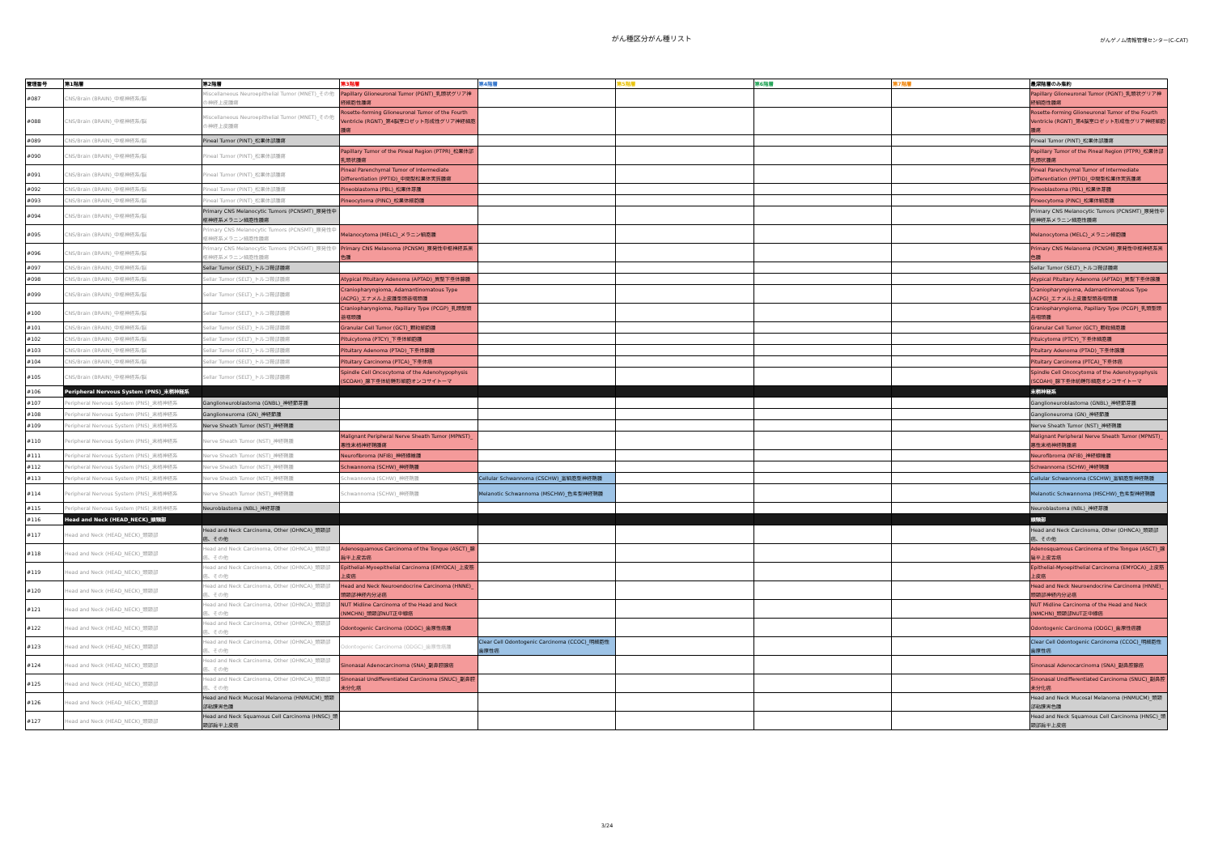がん種区分がん種リスト
がんゲノム情報管理センター(C-CAT)
| 管理番号 | 第1階層 | 第2階層 | 第3階層 | 第4階層 | 第5階層 | 第6階層 | 第7階層 | 最深階層のみ集約 |
| --- | --- | --- | --- | --- | --- | --- | --- | --- |
| #087 | CNS/Brain (BRAIN)_中枢神経系/脳 | Miscellaneous Neuroepithelial Tumor (MNET)_その他の神経上皮腫瘍 | Papillary Glioneuronal Tumor (PGNT)_乳頭状グリア神経細胞性腫瘍 | | | | | Papillary Glioneuronal Tumor (PGNT)_乳頭状グリア神経細胞性腫瘍 |
| #088 | CNS/Brain (BRAIN)_中枢神経系/脳 | Miscellaneous Neuroepithelial Tumor (MNET)_その他の神経上皮腫瘍 | Rosette-forming Glioneuronal Tumor of the Fourth Ventricle (RGNT)_第4脳室ロゼット形成性グリア神経細胞腫瘍 | | | | | Rosette-forming Glioneuronal Tumor of the Fourth Ventricle (RGNT)_第4脳室ロゼット形成性グリア神経細胞腫瘍 |
| #089 | CNS/Brain (BRAIN)_中枢神経系/脳 | Pineal Tumor (PINT)_松果体部腫瘍 | | | | | | Pineal Tumor (PINT)_松果体部腫瘍 |
| #090 | CNS/Brain (BRAIN)_中枢神経系/脳 | Pineal Tumor (PINT)_松果体部腫瘍 | Papillary Tumor of the Pineal Region (PTPR)_松果体部乳頭状腫瘍 | | | | | Papillary Tumor of the Pineal Region (PTPR)_松果体部乳頭状腫瘍 |
| #091 | CNS/Brain (BRAIN)_中枢神経系/脳 | Pineal Tumor (PINT)_松果体部腫瘍 | Pineal Parenchymal Tumor of Intermediate Differentiation (PPTID)_中間型松果体実質腫瘍 | | | | | Pineal Parenchymal Tumor of Intermediate Differentiation (PPTID)_中間型松果体実質腫瘍 |
| #092 | CNS/Brain (BRAIN)_中枢神経系/脳 | Pineal Tumor (PINT)_松果体部腫瘍 | Pineoblastoma (PBL)_松果体芽腫 | | | | | Pineoblastoma (PBL)_松果体芽腫 |
| #093 | CNS/Brain (BRAIN)_中枢神経系/脳 | Pineal Tumor (PINT)_松果体部腫瘍 | Pineocytoma (PINC)_松果体細胞腫 | | | | | Pineocytoma (PINC)_松果体細胞腫 |
| #094 | CNS/Brain (BRAIN)_中枢神経系/脳 | Primary CNS Melanocytic Tumors (PCNSMT)_原発性中枢神経系メラニン細胞性腫瘍 | | | | | | Primary CNS Melanocytic Tumors (PCNSMT)_原発性中枢神経系メラニン細胞性腫瘍 |
| #095 | CNS/Brain (BRAIN)_中枢神経系/脳 | Primary CNS Melanocytic Tumors (PCNSMT)_原発性中枢神経系メラニン細胞性腫瘍 | Melanocytoma (MELC)_メラニン細胞腫 | | | | | Melanocytoma (MELC)_メラニン細胞腫 |
| #096 | CNS/Brain (BRAIN)_中枢神経系/脳 | Primary CNS Melanocytic Tumors (PCNSMT)_原発性中枢神経系メラニン細胞性腫瘍 | Primary CNS Melanoma (PCNSM)_原発性中枢神経系黒色腫 | | | | | Primary CNS Melanoma (PCNSM)_原発性中枢神経系黒色腫 |
| #097 | CNS/Brain (BRAIN)_中枢神経系/脳 | Sellar Tumor (SELT)_トルコ鞍部腫瘍 | | | | | | Sellar Tumor (SELT)_トルコ鞍部腫瘍 |
| #098 | CNS/Brain (BRAIN)_中枢神経系/脳 | Sellar Tumor (SELT)_トルコ鞍部腫瘍 | Atypical Pituitary Adenoma (APTAD)_異型下垂体腺腫 | | | | | Atypical Pituitary Adenoma (APTAD)_異型下垂体腺腫 |
| #099 | CNS/Brain (BRAIN)_中枢神経系/脳 | Sellar Tumor (SELT)_トルコ鞍部腫瘍 | Craniopharyngioma, Adamantinomatous Type (ACPG)_エナメル上皮腫型頭蓋咽頭腫 | | | | | Craniopharyngioma, Adamantinomatous Type (ACPG)_エナメル上皮腫型頭蓋咽頭腫 |
| #100 | CNS/Brain (BRAIN)_中枢神経系/脳 | Sellar Tumor (SELT)_トルコ鞍部腫瘍 | Craniopharyngioma, Papillary Type (PCGP)_乳頭型頭蓋咽頭腫 | | | | | Craniopharyngioma, Papillary Type (PCGP)_乳頭型頭蓋咽頭腫 |
| #101 | CNS/Brain (BRAIN)_中枢神経系/脳 | Sellar Tumor (SELT)_トルコ鞍部腫瘍 | Granular Cell Tumor (GCT)_顆粒細胞腫 | | | | | Granular Cell Tumor (GCT)_顆粒細胞腫 |
| #102 | CNS/Brain (BRAIN)_中枢神経系/脳 | Sellar Tumor (SELT)_トルコ鞍部腫瘍 | Pituicytoma (PTCY)_下垂体細胞腫 | | | | | Pituicytoma (PTCY)_下垂体細胞腫 |
| #103 | CNS/Brain (BRAIN)_中枢神経系/脳 | Sellar Tumor (SELT)_トルコ鞍部腫瘍 | Pituitary Adenoma (PTAD)_下垂体腺腫 | | | | | Pituitary Adenoma (PTAD)_下垂体腺腫 |
| #104 | CNS/Brain (BRAIN)_中枢神経系/脳 | Sellar Tumor (SELT)_トルコ鞍部腫瘍 | Pituitary Carcinoma (PTCA)_下垂体癌 | | | | | Pituitary Carcinoma (PTCA)_下垂体癌 |
| #105 | CNS/Brain (BRAIN)_中枢神経系/脳 | Sellar Tumor (SELT)_トルコ鞍部腫瘍 | Spindle Cell Oncocytoma of the Adenohypophysis (SCOAH)_腺下垂体紡錘形細胞オンコサイトーマ | | | | | Spindle Cell Oncocytoma of the Adenohypophysis (SCOAH)_腺下垂体紡錘形細胞オンコサイトーマ |
| #106 | Peripheral Nervous System (PNS)_末梢神経系 | | | | | | | 末梢神経系 |
| #107 | Peripheral Nervous System (PNS)_末梢神経系 | Ganglioneuroblastoma (GNBL)_神経節芽腫 | | | | | | Ganglioneuroblastoma (GNBL)_神経節芽腫 |
| #108 | Peripheral Nervous System (PNS)_末梢神経系 | Ganglioneuroma (GN)_神経節腫 | | | | | | Ganglioneuroma (GN)_神経節腫 |
| #109 | Peripheral Nervous System (PNS)_末梢神経系 | Nerve Sheath Tumor (NST)_神経鞘腫 | | | | | | Nerve Sheath Tumor (NST)_神経鞘腫 |
| #110 | Peripheral Nervous System (PNS)_末梢神経系 | Nerve Sheath Tumor (NST)_神経鞘腫 | Malignant Peripheral Nerve Sheath Tumor (MPNST)_悪性末梢神経鞘腫瘍 | | | | | Malignant Peripheral Nerve Sheath Tumor (MPNST)_悪性末梢神経鞘腫瘍 |
| #111 | Peripheral Nervous System (PNS)_末梢神経系 | Nerve Sheath Tumor (NST)_神経鞘腫 | Neurofibroma (NFIB)_神経線維腫 | | | | | Neurofibroma (NFIB)_神経線維腫 |
| #112 | Peripheral Nervous System (PNS)_末梢神経系 | Nerve Sheath Tumor (NST)_神経鞘腫 | Schwannoma (SCHW)_神経鞘腫 | | | | | Schwannoma (SCHW)_神経鞘腫 |
| #113 | Peripheral Nervous System (PNS)_末梢神経系 | Nerve Sheath Tumor (NST)_神経鞘腫 | Schwannoma (SCHW)_神経鞘腫 | Cellular Schwannoma (CSCHW)_富細胞型神経鞘腫 | | | | Cellular Schwannoma (CSCHW)_富細胞型神経鞘腫 |
| #114 | Peripheral Nervous System (PNS)_末梢神経系 | Nerve Sheath Tumor (NST)_神経鞘腫 | Schwannoma (SCHW)_神経鞘腫 | Melanotic Schwannoma (MSCHW)_色素型神経鞘腫 | | | | Melanotic Schwannoma (MSCHW)_色素型神経鞘腫 |
| #115 | Peripheral Nervous System (PNS)_末梢神経系 | Neuroblastoma (NBL)_神経芽腫 | | | | | | Neuroblastoma (NBL)_神経芽腫 |
| #116 | Head and Neck (HEAD_NECK)_頭頸部 | | | | | | | 頭頸部 |
| #117 | Head and Neck (HEAD_NECK)_頭頸部 | Head and Neck Carcinoma, Other (OHNCA)_頭頸部癌、その他 | | | | | | Head and Neck Carcinoma, Other (OHNCA)_頭頸部癌、その他 |
| #118 | Head and Neck (HEAD_NECK)_頭頸部 | Head and Neck Carcinoma, Other (OHNCA)_頭頸部癌、その他 | Adenosquamous Carcinoma of the Tongue (ASCT)_腺扁平上皮舌癌 | | | | | Adenosquamous Carcinoma of the Tongue (ASCT)_腺扁平上皮舌癌 |
| #119 | Head and Neck (HEAD_NECK)_頭頸部 | Head and Neck Carcinoma, Other (OHNCA)_頭頸部癌、その他 | Epithelial-Myoepithelial Carcinoma (EMYOCA)_上皮筋上皮癌 | | | | | Epithelial-Myoepithelial Carcinoma (EMYOCA)_上皮筋上皮癌 |
| #120 | Head and Neck (HEAD_NECK)_頭頸部 | Head and Neck Carcinoma, Other (OHNCA)_頭頸部癌、その他 | Head and Neck Neuroendocrine Carcinoma (HNNE)_頭頸部神経内分泌癌 | | | | | Head and Neck Neuroendocrine Carcinoma (HNNE)_頭頸部神経内分泌癌 |
| #121 | Head and Neck (HEAD_NECK)_頭頸部 | Head and Neck Carcinoma, Other (OHNCA)_頭頸部癌、その他 | NUT Midline Carcinoma of the Head and Neck (NMCHN)_頭頸部NUT正中線癌 | | | | | NUT Midline Carcinoma of the Head and Neck (NMCHN)_頭頸部NUT正中線癌 |
| #122 | Head and Neck (HEAD_NECK)_頭頸部 | Head and Neck Carcinoma, Other (OHNCA)_頭頸部癌、その他 | Odontogenic Carcinoma (ODGC)_歯原性癌腫 | | | | | Odontogenic Carcinoma (ODGC)_歯原性癌腫 |
| #123 | Head and Neck (HEAD_NECK)_頭頸部 | Head and Neck Carcinoma, Other (OHNCA)_頭頸部癌、その他 | Odontogenic Carcinoma (ODGC)_歯原性癌腫 | Clear Cell Odontogenic Carcinoma (CCOC)_明細胞性歯原性癌 | | | | Clear Cell Odontogenic Carcinoma (CCOC)_明細胞性歯原性癌 |
| #124 | Head and Neck (HEAD_NECK)_頭頸部 | Head and Neck Carcinoma, Other (OHNCA)_頭頸部癌、その他 | Sinonasal Adenocarcinoma (SNA)_副鼻腔腺癌 | | | | | Sinonasal Adenocarcinoma (SNA)_副鼻腔腺癌 |
| #125 | Head and Neck (HEAD_NECK)_頭頸部 | Head and Neck Carcinoma, Other (OHNCA)_頭頸部癌、その他 | Sinonasal Undifferentiated Carcinoma (SNUC)_副鼻腔未分化癌 | | | | | Sinonasal Undifferentiated Carcinoma (SNUC)_副鼻腔未分化癌 |
| #126 | Head and Neck (HEAD_NECK)_頭頸部 | Head and Neck Mucosal Melanoma (HNMUCM)_頭頸部粘膜黒色腫 | | | | | | Head and Neck Mucosal Melanoma (HNMUCM)_頭頸部粘膜黒色腫 |
| #127 | Head and Neck (HEAD_NECK)_頭頸部 | Head and Neck Squamous Cell Carcinoma (HNSC)_頭頸部扁平上皮癌 | | | | | | Head and Neck Squamous Cell Carcinoma (HNSC)_頭頸部扁平上皮癌 |
3/24